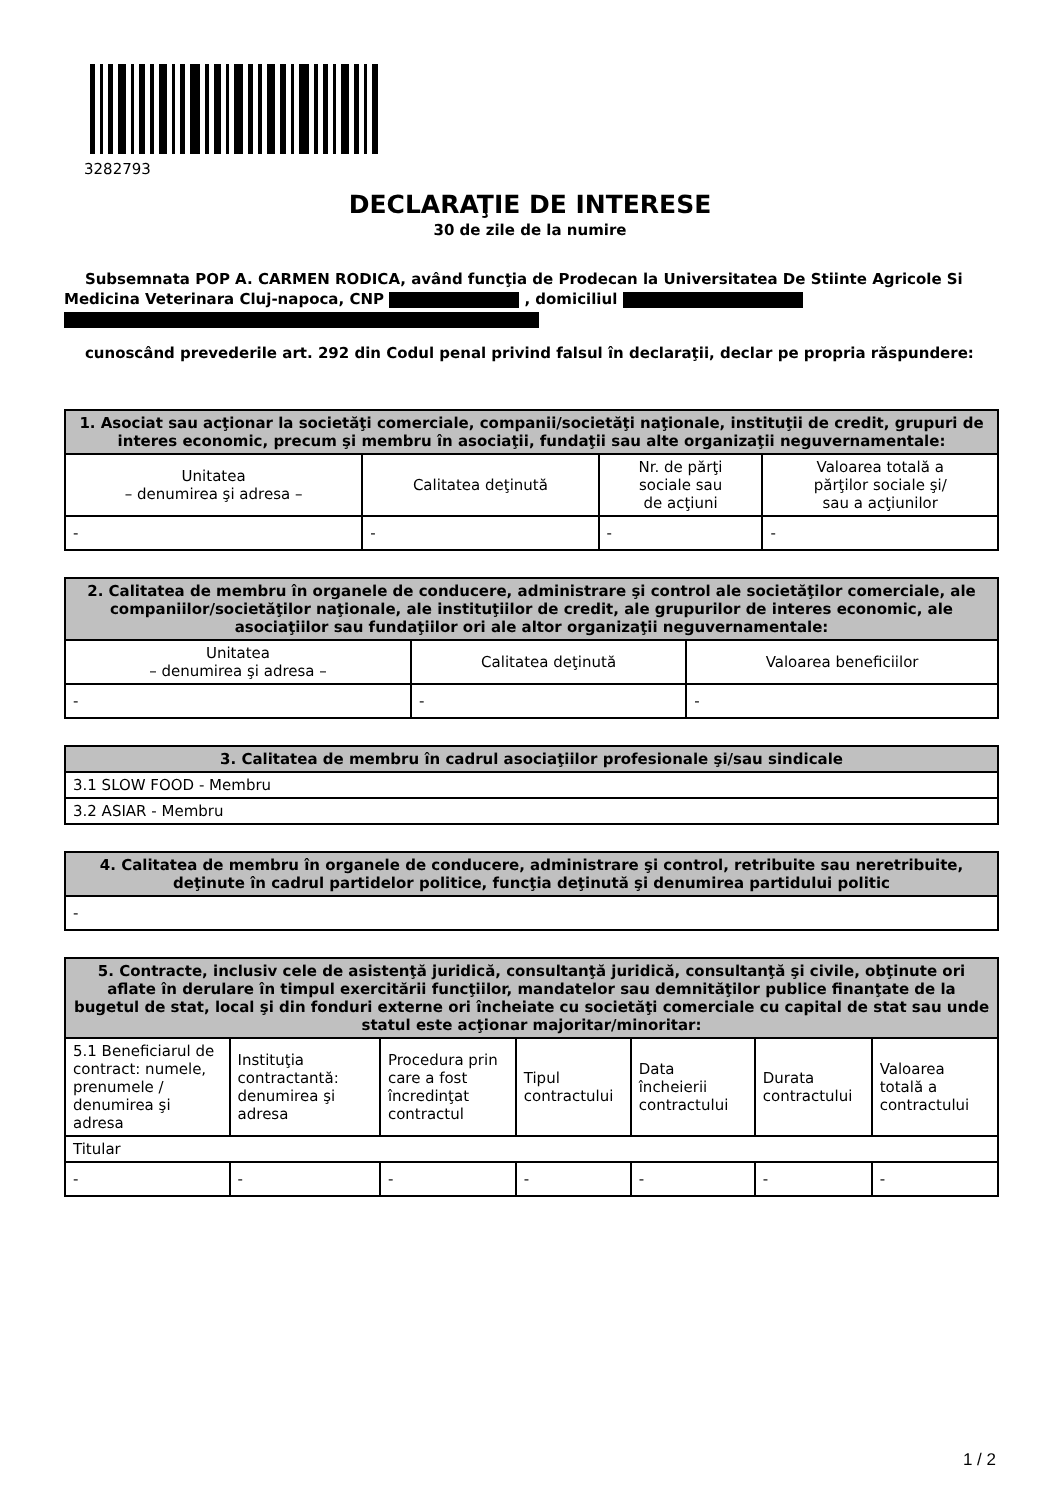3282793
DECLARAŢIE DE INTERESE
30 de zile de la numire
Subsemnata POP A. CARMEN RODICA, având funcţia de Prodecan la Universitatea De Stiinte Agricole Si Medicina Veterinara Cluj-napoca, CNP , domiciliul
cunoscând prevederile art. 292 din Codul penal privind falsul în declaraţii, declar pe propria răspundere:
| 1. Asociat sau acţionar la societăţi comerciale, companii/societăţi naţionale, instituţii de credit, grupuri de interes economic, precum şi membru în asociaţii, fundaţii sau alte organizaţii neguvernamentale: | | | |
| --- | --- | --- | --- |
| Unitatea – denumirea şi adresa – | Calitatea deţinută | Nr. de părţi sociale sau de acţiuni | Valoarea totală a părţilor sociale şi/ sau a acţiunilor |
| - | - | - | - |
| 2. Calitatea de membru în organele de conducere, administrare şi control ale societăţilor comerciale, ale companiilor/societăţilor naţionale, ale instituţiilor de credit, ale grupurilor de interes economic, ale asociaţiilor sau fundaţiilor ori ale altor organizaţii neguvernamentale: | | |
| --- | --- | --- |
| Unitatea – denumirea şi adresa – | Calitatea deţinută | Valoarea beneficiilor |
| - | - | - |
| 3. Calitatea de membru în cadrul asociaţiilor profesionale şi/sau sindicale |
| --- |
| 3.1 SLOW FOOD - Membru |
| 3.2 ASIAR - Membru |
| 4. Calitatea de membru în organele de conducere, administrare şi control, retribuite sau neretribuite, deţinute în cadrul partidelor politice, funcţia deţinută şi denumirea partidului politic |
| --- |
| - |
| 5. Contracte, inclusiv cele de asistenţă juridică, consultanţă juridică, consultanţă şi civile, obţinute ori aflate în derulare în timpul exercitării funcţiilor, mandatelor sau demnităţilor publice finanţate de la bugetul de stat, local şi din fonduri externe ori încheiate cu societăţi comerciale cu capital de stat sau unde statul este acţionar majoritar/minoritar: | | | | | | |
| --- | --- | --- | --- | --- | --- | --- |
| 5.1 Beneficiarul de contract: numele, prenumele / denumirea şi adresa | Instituţia contractantă: denumirea şi adresa | Procedura prin care a fost încredinţat contractul | Tipul contractului | Data încheierii contractului | Durata contractului | Valoarea totală a contractului |
| Titular | | | | | | |
| - | - | - | - | - | - | - |
1 / 2